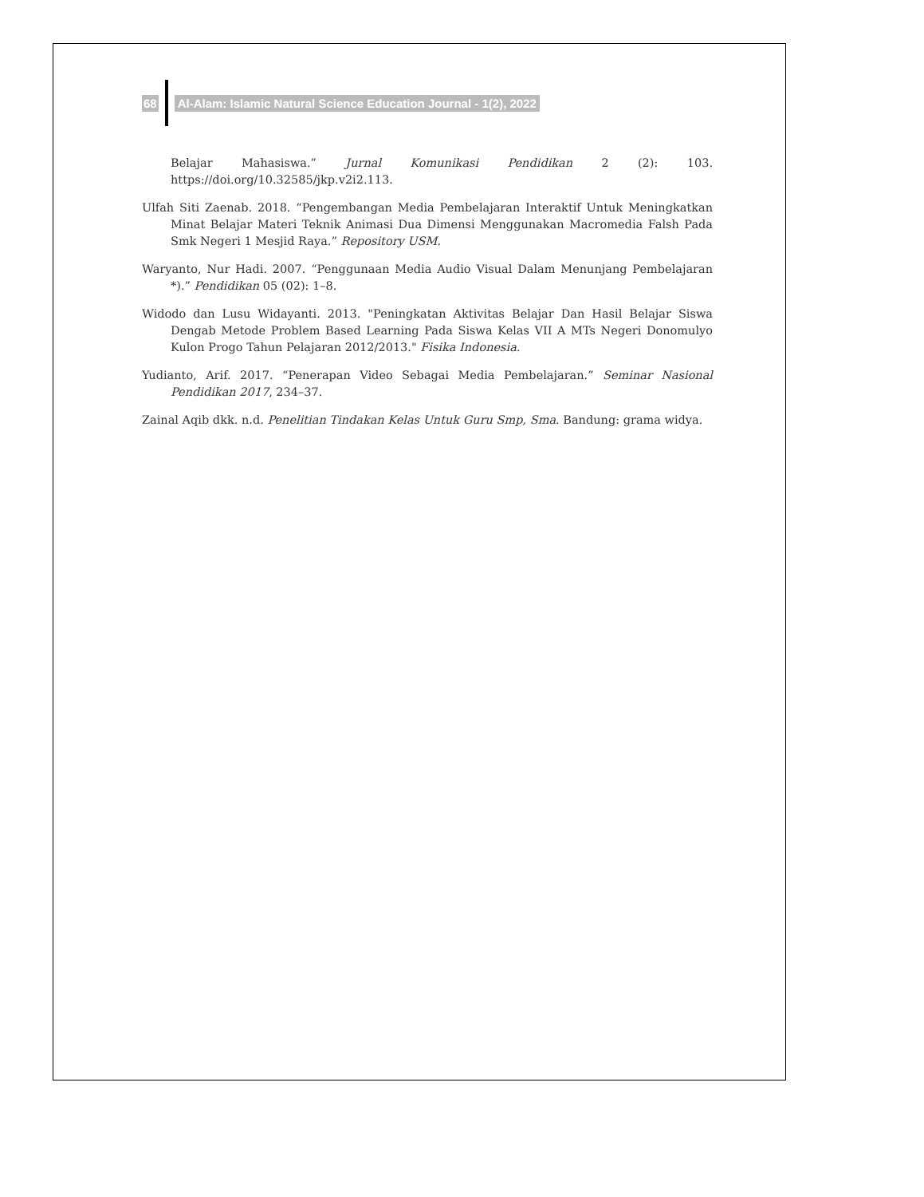68 Al-Alam: Islamic Natural Science Education Journal - 1(2), 2022
Belajar Mahasiswa.” Jurnal Komunikasi Pendidikan 2 (2): 103. https://doi.org/10.32585/jkp.v2i2.113.
Ulfah Siti Zaenab. 2018. “Pengembangan Media Pembelajaran Interaktif Untuk Meningkatkan Minat Belajar Materi Teknik Animasi Dua Dimensi Menggunakan Macromedia Falsh Pada Smk Negeri 1 Mesjid Raya.” Repository USM.
Waryanto, Nur Hadi. 2007. “Penggunaan Media Audio Visual Dalam Menunjang Pembelajaran *).” Pendidikan 05 (02): 1–8.
Widodo dan Lusu Widayanti. 2013. "Peningkatan Aktivitas Belajar Dan Hasil Belajar Siswa Dengab Metode Problem Based Learning Pada Siswa Kelas VII A MTs Negeri Donomulyo Kulon Progo Tahun Pelajaran 2012/2013." Fisika Indonesia.
Yudianto, Arif. 2017. “Penerapan Video Sebagai Media Pembelajaran.” Seminar Nasional Pendidikan 2017, 234–37.
Zainal Aqib dkk. n.d. Penelitian Tindakan Kelas Untuk Guru Smp, Sma. Bandung: grama widya.